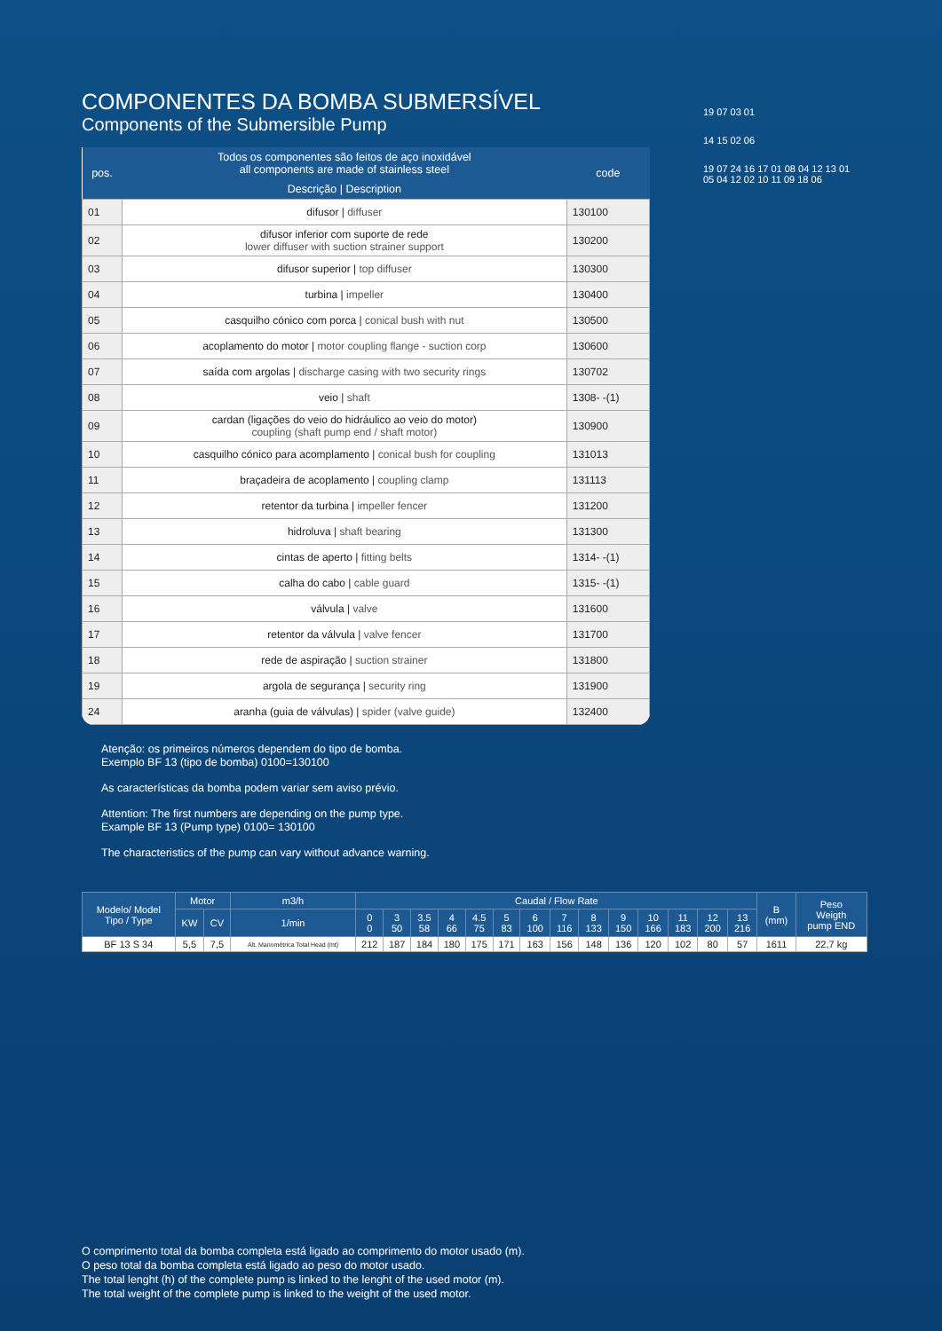COMPONENTES DA BOMBA SUBMERSÍVEL
Components of the Submersible Pump
| pos. | Todos os componentes são feitos de aço inoxidável all components are made of stainless steel | code |
| --- | --- | --- |
| | Descrição / Description | |
| 01 | difusor / diffuser | 130100 |
| 02 | difusor inferior com suporte de rede lower diffuser with suction strainer support | 130200 |
| 03 | difusor superior / top diffuser | 130300 |
| 04 | turbina / impeller | 130400 |
| 05 | casquilho cónico com porca / conical bush with nut | 130500 |
| 06 | acoplamento do motor / motor coupling flange - suction corp | 130600 |
| 07 | saída com argolas / discharge casing with two security rings | 130702 |
| 08 | veio / shaft | 1308- -(1) |
| 09 | cardan (ligações do veio do hidráulico ao veio do motor) coupling (shaft pump end / shaft motor) | 130900 |
| 10 | casquilho cónico para acomplamento / conical bush for coupling | 131013 |
| 11 | braçadeira de acoplamento / coupling clamp | 131113 |
| 12 | retentor da turbina / impeller fencer | 131200 |
| 13 | hidroluva / shaft bearing | 131300 |
| 14 | cintas de aperto / fitting belts | 1314- -(1) |
| 15 | calha do cabo / cable guard | 1315- -(1) |
| 16 | válvula / valve | 131600 |
| 17 | retentor da válvula / valve fencer | 131700 |
| 18 | rede de aspiração / suction strainer | 131800 |
| 19 | argola de segurança / security ring | 131900 |
| 24 | aranha (guia de válvulas) / spider (valve guide) | 132400 |
Atenção: os primeiros números dependem do tipo de bomba.
Exemplo BF 13 (tipo de bomba) 0100=130100
As características da bomba podem variar sem aviso prévio.
Attention: The first numbers are depending on the pump type.
Example BF 13 (Pump type) 0100= 130100
The characteristics of the pump can vary without advance warning.
19 07 03 01
14 15 02 06
19 07 24 16 17 01 08 04 12 13 01 05 04 12 02 10 11 09 18 06
| Modelo/ Model Tipo / Type | Motor | | m3/h | Caudal / Flow Rate | | | | | | | | | | | | | | B (mm) | Peso Weigth pump END |
| --- | --- | --- | --- | --- | --- | --- | --- | --- | --- | --- | --- | --- | --- | --- | --- | --- | --- | --- | --- |
| | KW | CV | 1/min | 0 0 | 3 50 | 3.5 58 | 4 66 | 4.5 75 | 5 83 | 6 100 | 7 116 | 8 133 | 9 150 | 10 166 | 11 183 | 12 200 | 13 216 | | |
| BF 13 S 34 | 5,5 | 7,5 | Alt. Manométrica Total Head (mt) | 212 | 187 | 184 | 180 | 175 | 171 | 163 | 156 | 148 | 136 | 120 | 102 | 80 | 57 | 1611 | 22,7 kg |
O comprimento total da bomba completa está ligado ao comprimento do motor usado (m).
O peso total da bomba completa está ligado ao peso do motor usado.
The total lenght (h) of the complete pump is linked to the lenght of the used motor (m).
The total weight of the complete pump is linked to the weight of the used motor.